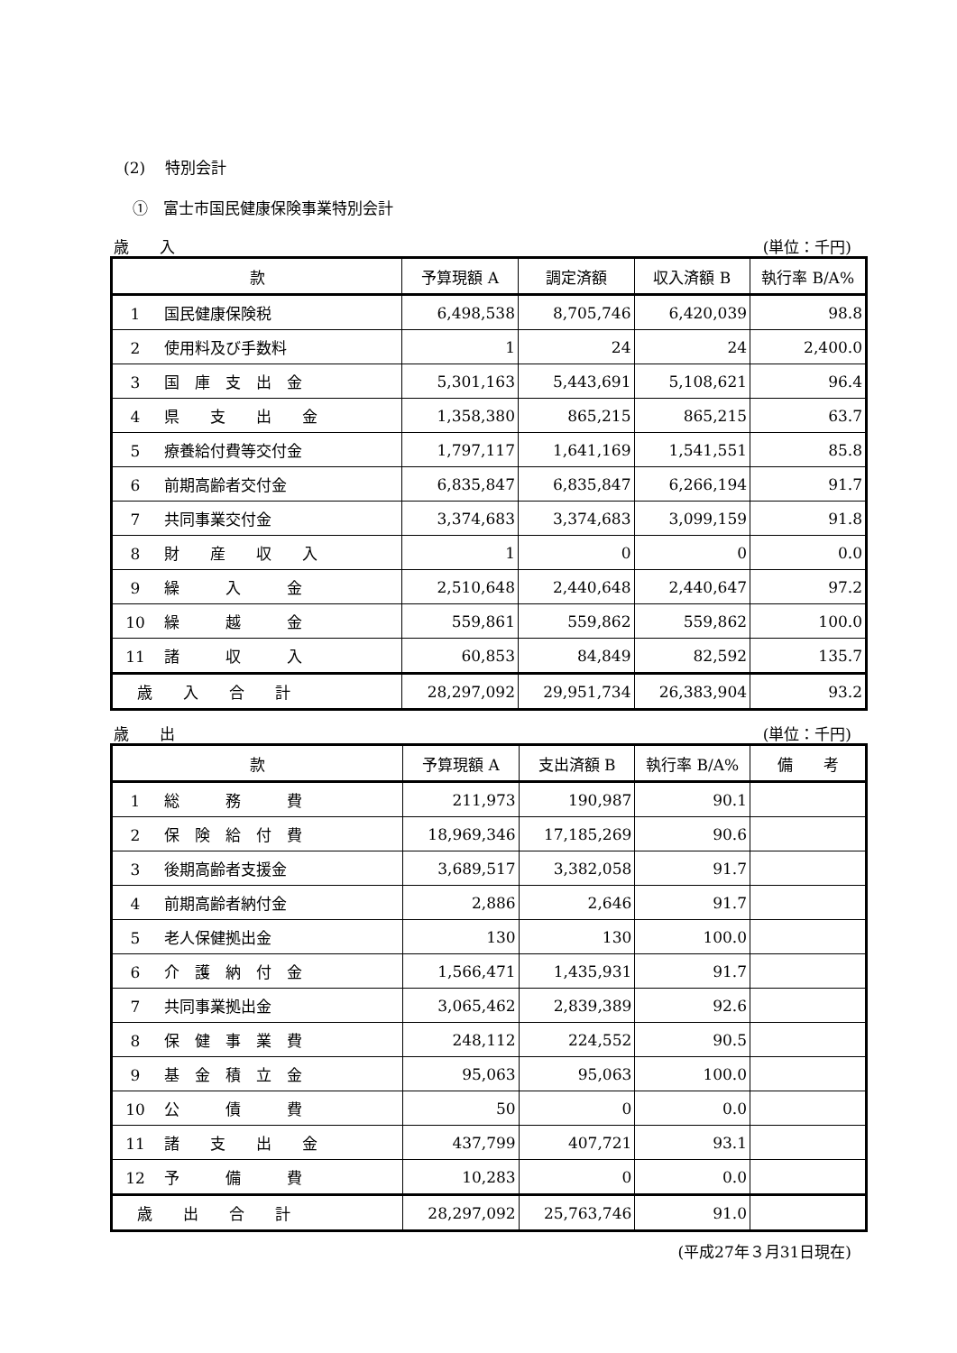(2)　 特別会計
①　富士市国民健康保険事業特別会計
歳　　入 (単位：千円)
| 款 | 予算現額 A | 調定済額 | 収入済額 B | 執行率 B/A% |
| --- | --- | --- | --- | --- |
| 1 国民健康保険税 | 6,498,538 | 8,705,746 | 6,420,039 | 98.8 |
| 2 使用料及び手数料 | 1 | 24 | 24 | 2,400.0 |
| 3 国 庫 支 出 金 | 5,301,163 | 5,443,691 | 5,108,621 | 96.4 |
| 4 県 支 出 金 | 1,358,380 | 865,215 | 865,215 | 63.7 |
| 5 療養給付費等交付金 | 1,797,117 | 1,641,169 | 1,541,551 | 85.8 |
| 6 前期高齢者交付金 | 6,835,847 | 6,835,847 | 6,266,194 | 91.7 |
| 7 共同事業交付金 | 3,374,683 | 3,374,683 | 3,099,159 | 91.8 |
| 8 財 産 収 入 | 1 | 0 | 0 | 0.0 |
| 9 繰 入 金 | 2,510,648 | 2,440,648 | 2,440,647 | 97.2 |
| 10 繰 越 金 | 559,861 | 559,862 | 559,862 | 100.0 |
| 11 諸 収 入 | 60,853 | 84,849 | 82,592 | 135.7 |
| 歳 入 合 計 | 28,297,092 | 29,951,734 | 26,383,904 | 93.2 |
歳　　出 (単位：千円)
| 款 | 予算現額 A | 支出済額 B | 執行率 B/A% | 備 考 |
| --- | --- | --- | --- | --- |
| 1 総 務 費 | 211,973 | 190,987 | 90.1 | |
| 2 保 険 給 付 費 | 18,969,346 | 17,185,269 | 90.6 | |
| 3 後期高齢者支援金 | 3,689,517 | 3,382,058 | 91.7 | |
| 4 前期高齢者納付金 | 2,886 | 2,646 | 91.7 | |
| 5 老人保健拠出金 | 130 | 130 | 100.0 | |
| 6 介 護 納 付 金 | 1,566,471 | 1,435,931 | 91.7 | |
| 7 共同事業拠出金 | 3,065,462 | 2,839,389 | 92.6 | |
| 8 保 健 事 業 費 | 248,112 | 224,552 | 90.5 | |
| 9 基 金 積 立 金 | 95,063 | 95,063 | 100.0 | |
| 10 公 債 費 | 50 | 0 | 0.0 | |
| 11 諸 支 出 金 | 437,799 | 407,721 | 93.1 | |
| 12 予 備 費 | 10,283 | 0 | 0.0 | |
| 歳 出 合 計 | 28,297,092 | 25,763,746 | 91.0 | |
(平成27年３月31日現在)